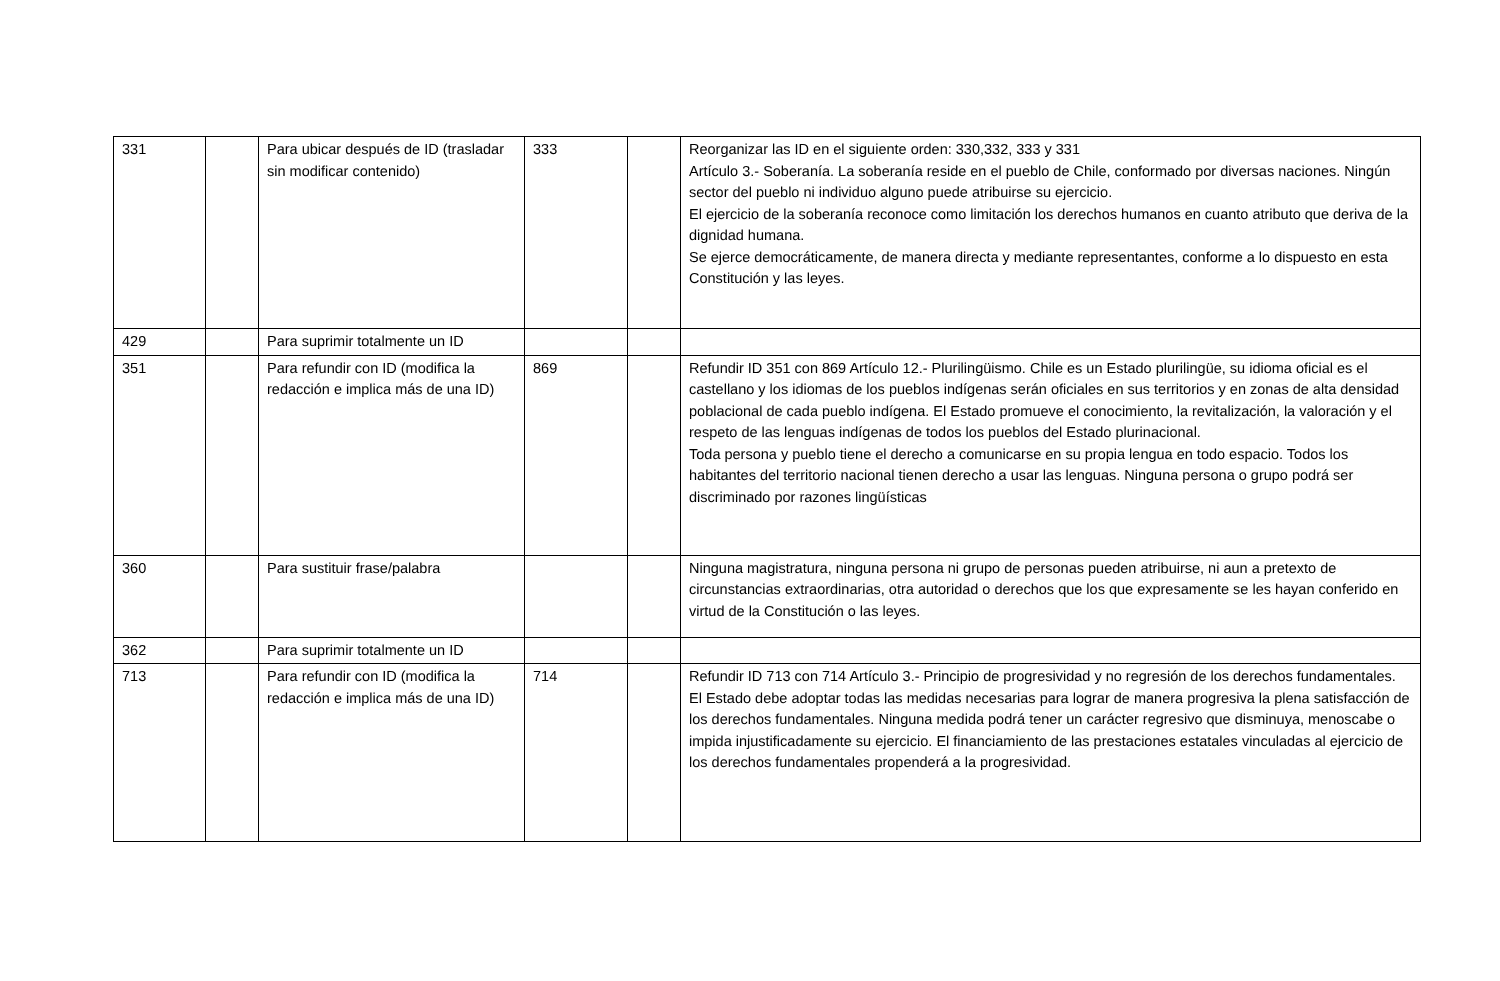| 331 | | Para ubicar después de ID (trasladar sin modificar contenido) | 333 | | Reorganizar las ID en el siguiente orden: 330,332, 333 y 331 Artículo 3.- Soberanía. La soberanía reside en el pueblo de Chile, conformado por diversas naciones. Ningún sector del pueblo ni individuo alguno puede atribuirse su ejercicio. El ejercicio de la soberanía reconoce como limitación los derechos humanos en cuanto atributo que deriva de la dignidad humana. Se ejerce democráticamente, de manera directa y mediante representantes, conforme a lo dispuesto en esta Constitución y las leyes. |
| 429 | | Para suprimir totalmente un ID | | | |
| 351 | | Para refundir con ID (modifica la redacción e implica más de una ID) | 869 | | Refundir ID 351 con 869 Artículo 12.- Plurilingüismo. Chile es un Estado plurilingüe, su idioma oficial es el castellano y los idiomas de los pueblos indígenas serán oficiales en sus territorios y en zonas de alta densidad poblacional de cada pueblo indígena. El Estado promueve el conocimiento, la revitalización, la valoración y el respeto de las lenguas indígenas de todos los pueblos del Estado plurinacional. Toda persona y pueblo tiene el derecho a comunicarse en su propia lengua en todo espacio. Todos los habitantes del territorio nacional tienen derecho a usar las lenguas. Ninguna persona o grupo podrá ser discriminado por razones lingüísticas |
| 360 | | Para sustituir frase/palabra | | | Ninguna magistratura, ninguna persona ni grupo de personas pueden atribuirse, ni aun a pretexto de circunstancias extraordinarias, otra autoridad o derechos que los que expresamente se les hayan conferido en virtud de la Constitución o las leyes. |
| 362 | | Para suprimir totalmente un ID | | | |
| 713 | | Para refundir con ID (modifica la redacción e implica más de una ID) | 714 | | Refundir ID 713 con 714 Artículo 3.- Principio de progresividad y no regresión de los derechos fundamentales. El Estado debe adoptar todas las medidas necesarias para lograr de manera progresiva la plena satisfacción de los derechos fundamentales. Ninguna medida podrá tener un carácter regresivo que disminuya, menoscabe o impida injustificadamente su ejercicio. El financiamiento de las prestaciones estatales vinculadas al ejercicio de los derechos fundamentales propenderá a la progresividad. |